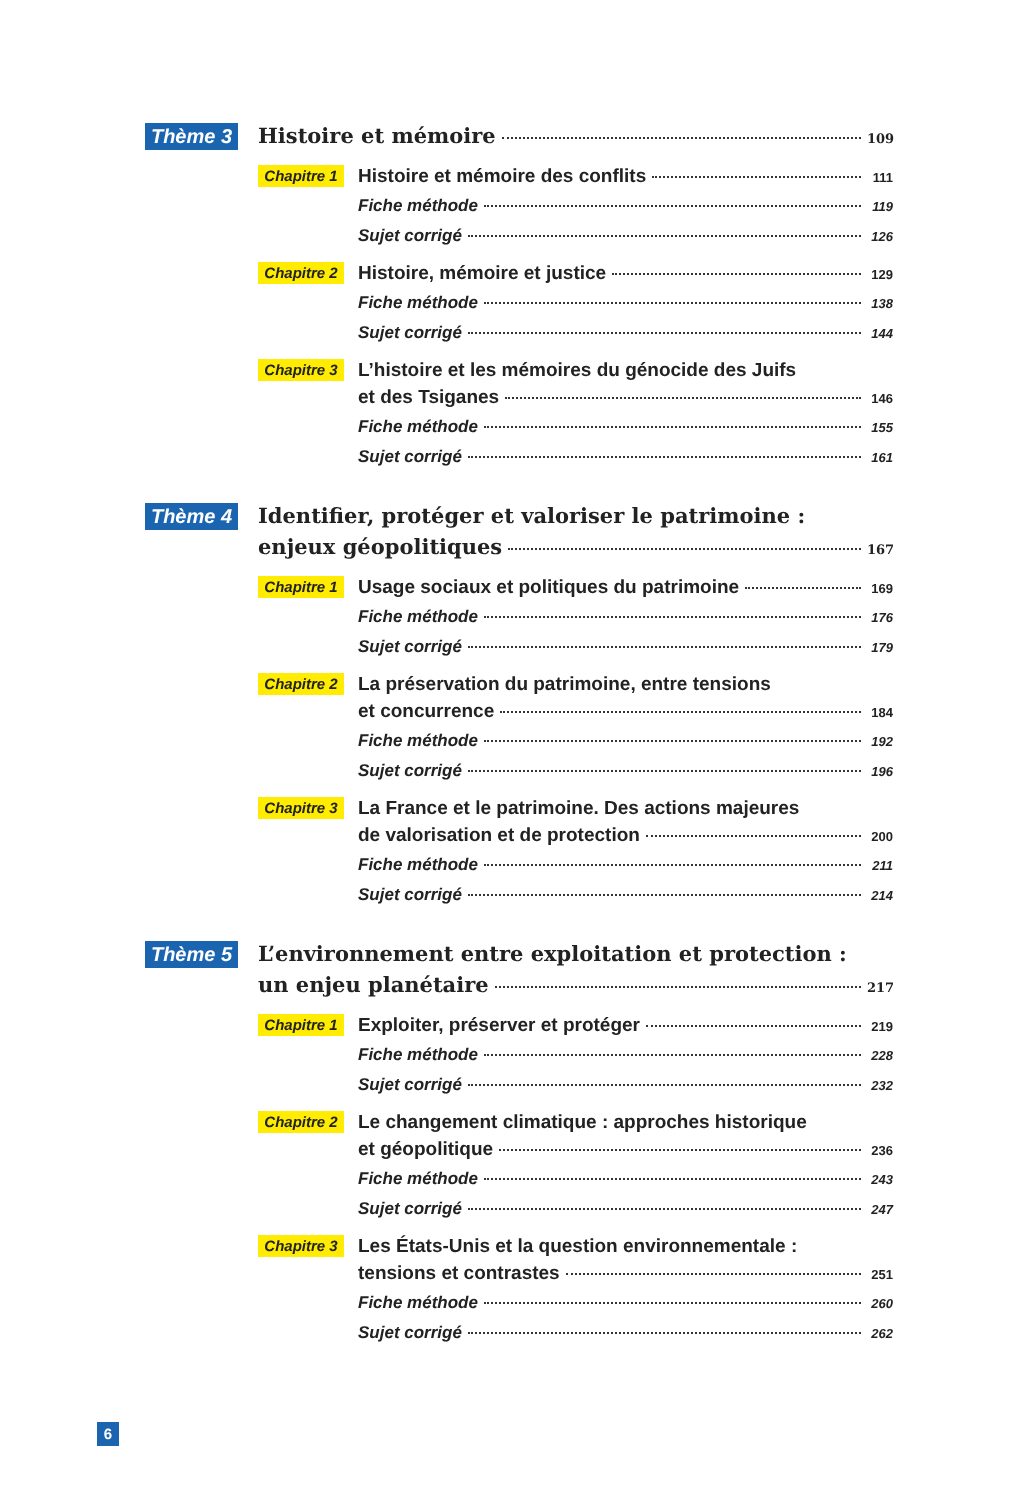Thème 3
Histoire et mémoire 109
Chapitre 1
Histoire et mémoire des conflits 111
Fiche méthode 119
Sujet corrigé 126
Chapitre 2
Histoire, mémoire et justice 129
Fiche méthode 138
Sujet corrigé 144
Chapitre 3
L’histoire et les mémoires du génocide des Juifs
et des Tsiganes 146
Fiche méthode 155
Sujet corrigé 161
Thème 4
Identifier, protéger et valoriser le patrimoine :
enjeux géopolitiques 167
Chapitre 1
Usage sociaux et politiques du patrimoine 169
Fiche méthode 176
Sujet corrigé 179
Chapitre 2
La préservation du patrimoine, entre tensions
et concurrence 184
Fiche méthode 192
Sujet corrigé 196
Chapitre 3
La France et le patrimoine. Des actions majeures
de valorisation et de protection 200
Fiche méthode 211
Sujet corrigé 214
Thème 5
L’environnement entre exploitation et protection :
un enjeu planétaire 217
Chapitre 1
Exploiter, préserver et protéger 219
Fiche méthode 228
Sujet corrigé 232
Chapitre 2
Le changement climatique : approches historique
et géopolitique 236
Fiche méthode 243
Sujet corrigé 247
Chapitre 3
Les États-Unis et la question environnementale :
tensions et contrastes 251
Fiche méthode 260
Sujet corrigé 262
6